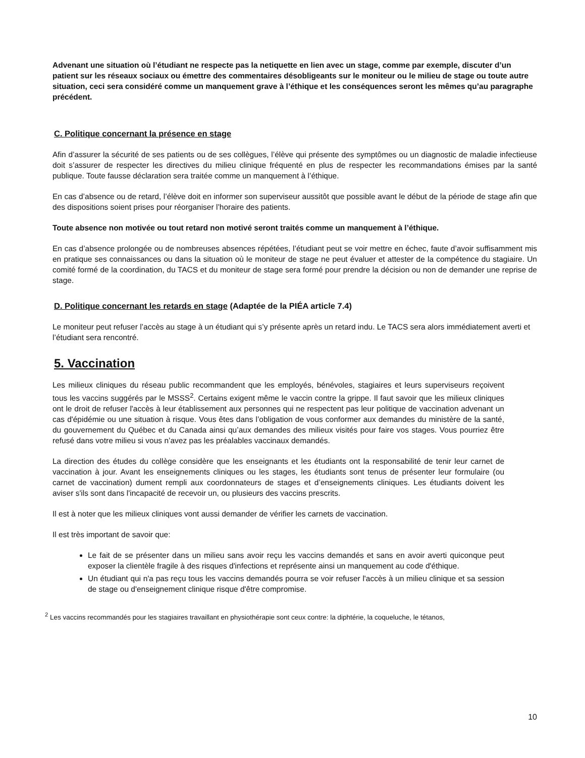Advenant une situation où l’étudiant ne respecte pas la netiquette en lien avec un stage, comme par exemple, discuter d’un patient sur les réseaux sociaux ou émettre des commentaires désobligeants sur le moniteur ou le milieu de stage ou toute autre situation, ceci sera considéré comme un manquement grave à l’éthique et les conséquences seront les mêmes qu’au paragraphe précédent.
C. Politique concernant la présence en stage
Afin d’assurer la sécurité de ses patients ou de ses collègues, l’élève qui présente des symptômes ou un diagnostic de maladie infectieuse doit s’assurer de respecter les directives du milieu clinique fréquenté en plus de respecter les recommandations émises par la santé publique. Toute fausse déclaration sera traitée comme un manquement à l’éthique.
En cas d’absence ou de retard, l’élève doit en informer son superviseur aussitôt que possible avant le début de la période de stage afin que des dispositions soient prises pour réorganiser l’horaire des patients.
Toute absence non motivée ou tout retard non motivé seront traités comme un manquement à l’éthique.
En cas d’absence prolongée ou de nombreuses absences répétées, l’étudiant peut se voir mettre en échec, faute d’avoir suffisamment mis en pratique ses connaissances ou dans la situation où le moniteur de stage ne peut évaluer et attester de la compétence du stagiaire. Un comité formé de la coordination, du TACS et du moniteur de stage sera formé pour prendre la décision ou non de demander une reprise de stage.
D. Politique concernant les retards en stage (Adaptée de la PIÉA article 7.4)
Le moniteur peut refuser l’accès au stage à un étudiant qui s’y présente après un retard indu. Le TACS sera alors immédiatement averti et l’étudiant sera rencontré.
5. Vaccination
Les milieux cliniques du réseau public recommandent que les employés, bénévoles, stagiaires et leurs superviseurs reçoivent tous les vaccins suggérés par le MSSS<sup>2</sup>. Certains exigent même le vaccin contre la grippe. Il faut savoir que les milieux cliniques ont le droit de refuser l'accès à leur établissement aux personnes qui ne respectent pas leur politique de vaccination advenant un cas d'épidémie ou une situation à risque. Vous êtes dans l’obligation de vous conformer aux demandes du ministère de la santé, du gouvernement du Québec et du Canada ainsi qu’aux demandes des milieux visités pour faire vos stages. Vous pourriez être refusé dans votre milieu si vous n’avez pas les préalables vaccinaux demandés.
La direction des études du collège considère que les enseignants et les étudiants ont la responsabilité de tenir leur carnet de vaccination à jour. Avant les enseignements cliniques ou les stages, les étudiants sont tenus de présenter leur formulaire (ou carnet de vaccination) dument rempli aux coordonnateurs de stages et d’enseignements cliniques. Les étudiants doivent les aviser s'ils sont dans l'incapacité de recevoir un, ou plusieurs des vaccins prescrits.
Il est à noter que les milieux cliniques vont aussi demander de vérifier les carnets de vaccination.
Il est très important de savoir que:
Le fait de se présenter dans un milieu sans avoir reçu les vaccins demandés et sans en avoir averti quiconque peut exposer la clientèle fragile à des risques d'infections et représente ainsi un manquement au code d'éthique.
Un étudiant qui n'a pas reçu tous les vaccins demandés pourra se voir refuser l'accès à un milieu clinique et sa session de stage ou d'enseignement clinique risque d'être compromise.
<sup>2</sup> Les vaccins recommandés pour les stagiaires travaillant en physiothérapie sont ceux contre: la diphtérie, la coqueluche, le tétanos,
10